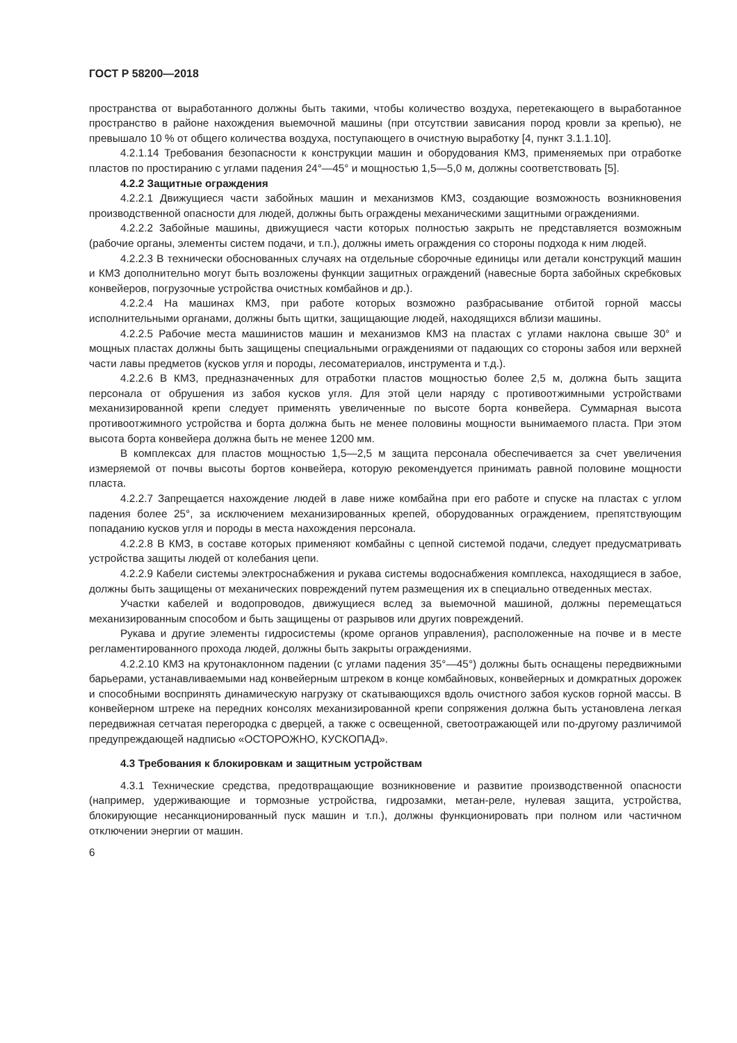ГОСТ Р 58200—2018
пространства от выработанного должны быть такими, чтобы количество воздуха, перетекающего в выработанное пространство в районе нахождения выемочной машины (при отсутствии зависания пород кровли за крепью), не превышало 10 % от общего количества воздуха, поступающего в очистную выработку [4, пункт 3.1.1.10].
4.2.1.14 Требования безопасности к конструкции машин и оборудования КМЗ, применяемых при отработке пластов по простиранию с углами падения 24°—45° и мощностью 1,5—5,0 м, должны соответствовать [5].
4.2.2 Защитные ограждения
4.2.2.1 Движущиеся части забойных машин и механизмов КМЗ, создающие возможность возникновения производственной опасности для людей, должны быть ограждены механическими защитными ограждениями.
4.2.2.2 Забойные машины, движущиеся части которых полностью закрыть не представляется возможным (рабочие органы, элементы систем подачи, и т.п.), должны иметь ограждения со стороны подхода к ним людей.
4.2.2.3 В технически обоснованных случаях на отдельные сборочные единицы или детали конструкций машин и КМЗ дополнительно могут быть возложены функции защитных ограждений (навесные борта забойных скребковых конвейеров, погрузочные устройства очистных комбайнов и др.).
4.2.2.4 На машинах КМЗ, при работе которых возможно разбрасывание отбитой горной массы исполнительными органами, должны быть щитки, защищающие людей, находящихся вблизи машины.
4.2.2.5 Рабочие места машинистов машин и механизмов КМЗ на пластах с углами наклона свыше 30° и мощных пластах должны быть защищены специальными ограждениями от падающих со стороны забоя или верхней части лавы предметов (кусков угля и породы, лесоматериалов, инструмента и т.д.).
4.2.2.6 В КМЗ, предназначенных для отработки пластов мощностью более 2,5 м, должна быть защита персонала от обрушения из забоя кусков угля. Для этой цели наряду с противоотжимными устройствами механизированной крепи следует применять увеличенные по высоте борта конвейера. Суммарная высота противоотжимного устройства и борта должна быть не менее половины мощности вынимаемого пласта. При этом высота борта конвейера должна быть не менее 1200 мм.
В комплексах для пластов мощностью 1,5—2,5 м защита персонала обеспечивается за счет увеличения измеряемой от почвы высоты бортов конвейера, которую рекомендуется принимать равной половине мощности пласта.
4.2.2.7 Запрещается нахождение людей в лаве ниже комбайна при его работе и спуске на пластах с углом падения более 25°, за исключением механизированных крепей, оборудованных ограждением, препятствующим попаданию кусков угля и породы в места нахождения персонала.
4.2.2.8 В КМЗ, в составе которых применяют комбайны с цепной системой подачи, следует предусматривать устройства защиты людей от колебания цепи.
4.2.2.9 Кабели системы электроснабжения и рукава системы водоснабжения комплекса, находящиеся в забое, должны быть защищены от механических повреждений путем размещения их в специально отведенных местах.
Участки кабелей и водопроводов, движущиеся вслед за выемочной машиной, должны перемещаться механизированным способом и быть защищены от разрывов или других повреждений.
Рукава и другие элементы гидросистемы (кроме органов управления), расположенные на почве и в месте регламентированного прохода людей, должны быть закрыты ограждениями.
4.2.2.10 КМЗ на крутонаклонном падении (с углами падения 35°—45°) должны быть оснащены передвижными барьерами, устанавливаемыми над конвейерным штреком в конце комбайновых, конвейерных и домкратных дорожек и способными воспринять динамическую нагрузку от скатывающихся вдоль очистного забоя кусков горной массы. В конвейерном штреке на передних консолях механизированной крепи сопряжения должна быть установлена легкая передвижная сетчатая перегородка с дверцей, а также с освещенной, светоотражающей или по-другому различимой предупреждающей надписью «ОСТОРОЖНО, КУСКОПАД».
4.3 Требования к блокировкам и защитным устройствам
4.3.1 Технические средства, предотвращающие возникновение и развитие производственной опасности (например, удерживающие и тормозные устройства, гидрозамки, метан-реле, нулевая защита, устройства, блокирующие несанкционированный пуск машин и т.п.), должны функционировать при полном или частичном отключении энергии от машин.
6